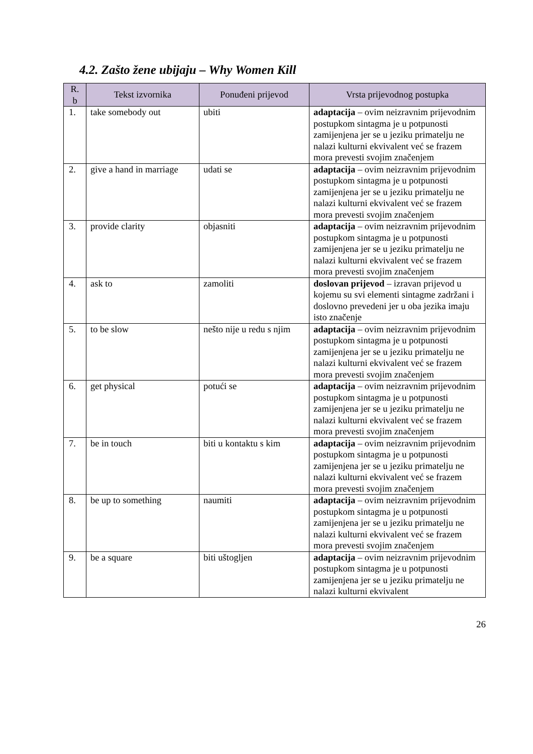4.2. Zašto žene ubijaju – Why Women Kill
| R. b | Tekst izvornika | Ponuđeni prijevod | Vrsta prijevodnog postupka |
| --- | --- | --- | --- |
| 1. | take somebody out | ubiti | adaptacija – ovim neizravnim prijevodnim postupkom sintagma je u potpunosti zamijenjena jer se u jeziku primatelju ne nalazi kulturni ekvivalent već se frazem mora prevesti svojim značenjem |
| 2. | give a hand in marriage | udati se | adaptacija – ovim neizravnim prijevodnim postupkom sintagma je u potpunosti zamijenjena jer se u jeziku primatelju ne nalazi kulturni ekvivalent već se frazem mora prevesti svojim značenjem |
| 3. | provide clarity | objasniti | adaptacija – ovim neizravnim prijevodnim postupkom sintagma je u potpunosti zamijenjena jer se u jeziku primatelju ne nalazi kulturni ekvivalent već se frazem mora prevesti svojim značenjem |
| 4. | ask to | zamoliti | doslovan prijevod – izravan prijevod u kojemu su svi elementi sintagme zadržani i doslovno prevedeni jer u oba jezika imaju isto značenje |
| 5. | to be slow | nešto nije u redu s njim | adaptacija – ovim neizravnim prijevodnim postupkom sintagma je u potpunosti zamijenjena jer se u jeziku primatelju ne nalazi kulturni ekvivalent već se frazem mora prevesti svojim značenjem |
| 6. | get physical | potući se | adaptacija – ovim neizravnim prijevodnim postupkom sintagma je u potpunosti zamijenjena jer se u jeziku primatelju ne nalazi kulturni ekvivalent već se frazem mora prevesti svojim značenjem |
| 7. | be in touch | biti u kontaktu s kim | adaptacija – ovim neizravnim prijevodnim postupkom sintagma je u potpunosti zamijenjena jer se u jeziku primatelju ne nalazi kulturni ekvivalent već se frazem mora prevesti svojim značenjem |
| 8. | be up to something | naumiti | adaptacija – ovim neizravnim prijevodnim postupkom sintagma je u potpunosti zamijenjena jer se u jeziku primatelju ne nalazi kulturni ekvivalent već se frazem mora prevesti svojim značenjem |
| 9. | be a square | biti uštogljen | adaptacija – ovim neizravnim prijevodnim postupkom sintagma je u potpunosti zamijenjena jer se u jeziku primatelju ne nalazi kulturni ekvivalent |
26